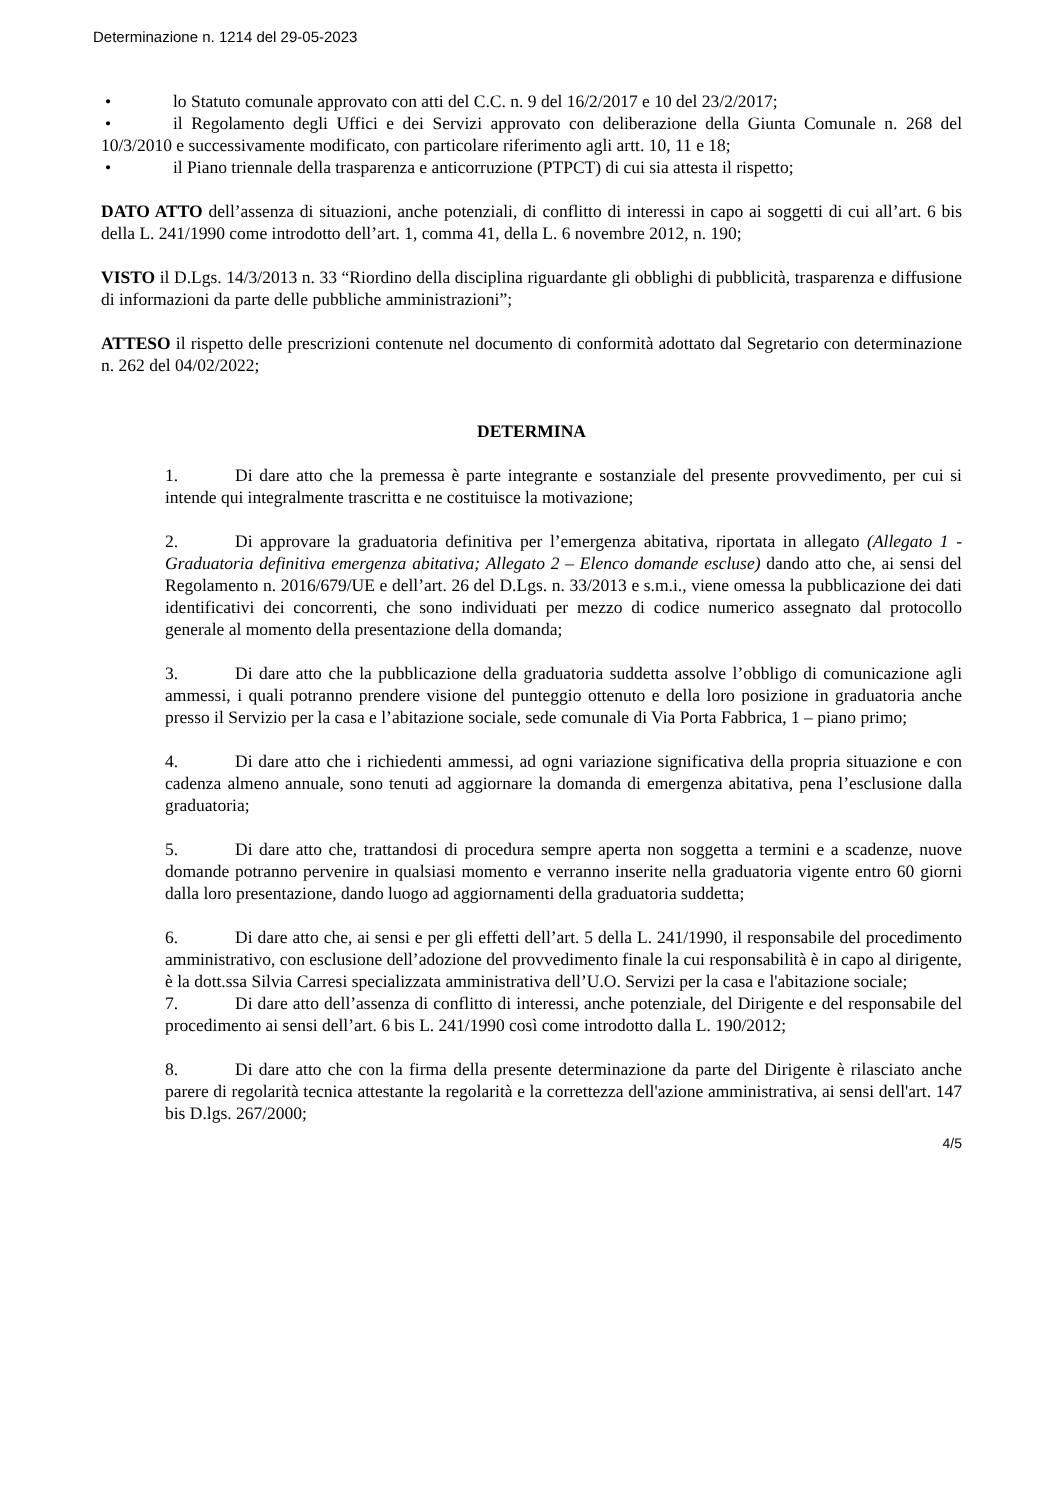Determinazione n. 1214 del 29-05-2023
• lo Statuto comunale approvato con atti del C.C. n. 9 del 16/2/2017 e 10 del 23/2/2017;
• il Regolamento degli Uffici e dei Servizi approvato con deliberazione della Giunta Comunale n. 268 del 10/3/2010 e successivamente modificato, con particolare riferimento agli artt. 10, 11 e 18;
• il Piano triennale della trasparenza e anticorruzione (PTPCT) di cui sia attesta il rispetto;
DATO ATTO dell’assenza di situazioni, anche potenziali, di conflitto di interessi in capo ai soggetti di cui all’art. 6 bis della L. 241/1990 come introdotto dell’art. 1, comma 41, della L. 6 novembre 2012, n. 190;
VISTO il D.Lgs. 14/3/2013 n. 33 “Riordino della disciplina riguardante gli obblighi di pubblicità, trasparenza e diffusione di informazioni da parte delle pubbliche amministrazioni”;
ATTESO il rispetto delle prescrizioni contenute nel documento di conformità adottato dal Segretario con determinazione n. 262 del 04/02/2022;
DETERMINA
1. Di dare atto che la premessa è parte integrante e sostanziale del presente provvedimento, per cui si intende qui integralmente trascritta e ne costituisce la motivazione;
2. Di approvare la graduatoria definitiva per l’emergenza abitativa, riportata in allegato (Allegato 1 - Graduatoria definitiva emergenza abitativa; Allegato 2 – Elenco domande escluse) dando atto che, ai sensi del Regolamento n. 2016/679/UE e dell’art. 26 del D.Lgs. n. 33/2013 e s.m.i., viene omessa la pubblicazione dei dati identificativi dei concorrenti, che sono individuati per mezzo di codice numerico assegnato dal protocollo generale al momento della presentazione della domanda;
3. Di dare atto che la pubblicazione della graduatoria suddetta assolve l’obbligo di comunicazione agli ammessi, i quali potranno prendere visione del punteggio ottenuto e della loro posizione in graduatoria anche presso il Servizio per la casa e l’abitazione sociale, sede comunale di Via Porta Fabbrica, 1 – piano primo;
4. Di dare atto che i richiedenti ammessi, ad ogni variazione significativa della propria situazione e con cadenza almeno annuale, sono tenuti ad aggiornare la domanda di emergenza abitativa, pena l’esclusione dalla graduatoria;
5. Di dare atto che, trattandosi di procedura sempre aperta non soggetta a termini e a scadenze, nuove domande potranno pervenire in qualsiasi momento e verranno inserite nella graduatoria vigente entro 60 giorni dalla loro presentazione, dando luogo ad aggiornamenti della graduatoria suddetta;
6. Di dare atto che, ai sensi e per gli effetti dell’art. 5 della L. 241/1990, il responsabile del procedimento amministrativo, con esclusione dell’adozione del provvedimento finale la cui responsabilità è in capo al dirigente, è la dott.ssa Silvia Carresi specializzata amministrativa dell’U.O. Servizi per la casa e l'abitazione sociale;
7. Di dare atto dell’assenza di conflitto di interessi, anche potenziale, del Dirigente e del responsabile del procedimento ai sensi dell’art. 6 bis L. 241/1990 così come introdotto dalla L. 190/2012;
8. Di dare atto che con la firma della presente determinazione da parte del Dirigente è rilasciato anche parere di regolarità tecnica attestante la regolarità e la correttezza dell'azione amministrativa, ai sensi dell'art. 147 bis D.lgs. 267/2000;
4/5